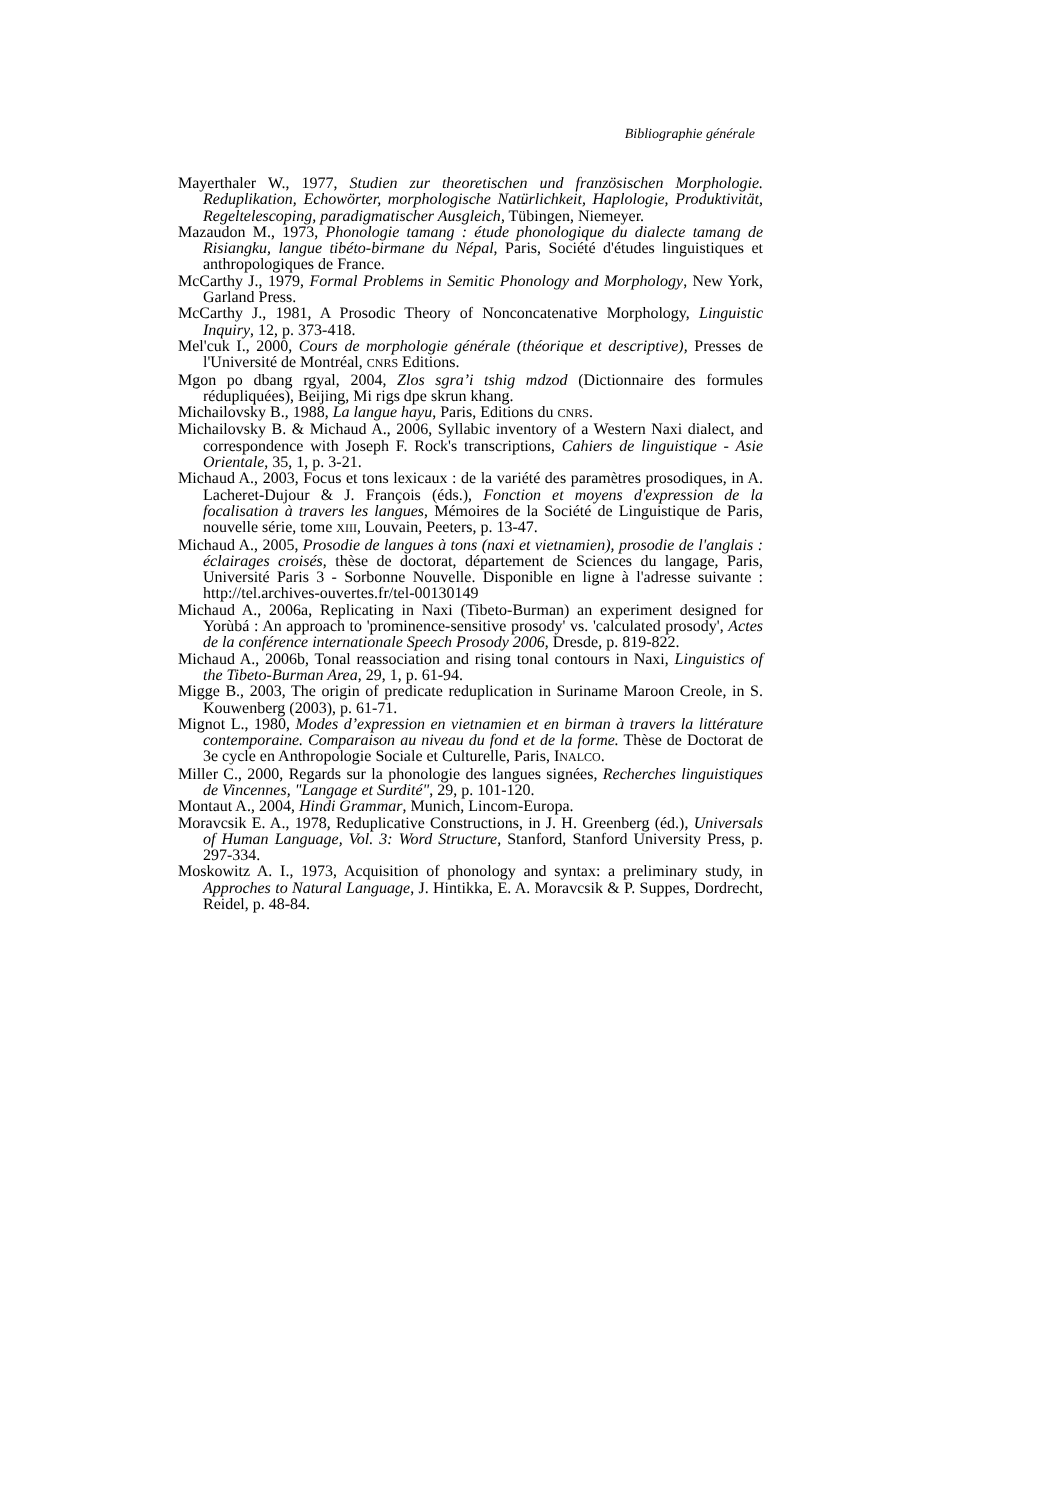Bibliographie générale
Mayerthaler W., 1977, Studien zur theoretischen und französischen Morphologie. Reduplikation, Echowörter, morphologische Natürlichkeit, Haplologie, Produktivität, Regeltelescoping, paradigmatischer Ausgleich, Tübingen, Niemeyer.
Mazaudon M., 1973, Phonologie tamang : étude phonologique du dialecte tamang de Risiangku, langue tibéto-birmane du Népal, Paris, Société d'études linguistiques et anthropologiques de France.
McCarthy J., 1979, Formal Problems in Semitic Phonology and Morphology, New York, Garland Press.
McCarthy J., 1981, A Prosodic Theory of Nonconcatenative Morphology, Linguistic Inquiry, 12, p. 373-418.
Mel'cuk I., 2000, Cours de morphologie générale (théorique et descriptive), Presses de l'Université de Montréal, CNRS Editions.
Mgon po dbang rgyal, 2004, Zlos sgra’i tshig mdzod (Dictionnaire des formules rédupliquées), Beijing, Mi rigs dpe skrun khang.
Michailovsky B., 1988, La langue hayu, Paris, Editions du CNRS.
Michailovsky B. & Michaud A., 2006, Syllabic inventory of a Western Naxi dialect, and correspondence with Joseph F. Rock's transcriptions, Cahiers de linguistique - Asie Orientale, 35, 1, p. 3-21.
Michaud A., 2003, Focus et tons lexicaux : de la variété des paramètres prosodiques, in A. Lacheret-Dujour & J. François (éds.), Fonction et moyens d'expression de la focalisation à travers les langues, Mémoires de la Société de Linguistique de Paris, nouvelle série, tome XIII, Louvain, Peeters, p. 13-47.
Michaud A., 2005, Prosodie de langues à tons (naxi et vietnamien), prosodie de l'anglais : éclairages croisés, thèse de doctorat, département de Sciences du langage, Paris, Université Paris 3 - Sorbonne Nouvelle. Disponible en ligne à l'adresse suivante : http://tel.archives-ouvertes.fr/tel-00130149
Michaud A., 2006a, Replicating in Naxi (Tibeto-Burman) an experiment designed for Yorùbá : An approach to 'prominence-sensitive prosody' vs. 'calculated prosody', Actes de la conférence internationale Speech Prosody 2006, Dresde, p. 819-822.
Michaud A., 2006b, Tonal reassociation and rising tonal contours in Naxi, Linguistics of the Tibeto-Burman Area, 29, 1, p. 61-94.
Migge B., 2003, The origin of predicate reduplication in Suriname Maroon Creole, in S. Kouwenberg (2003), p. 61-71.
Mignot L., 1980, Modes d’expression en vietnamien et en birman à travers la littérature contemporaine. Comparaison au niveau du fond et de la forme. Thèse de Doctorat de 3e cycle en Anthropologie Sociale et Culturelle, Paris, INALCO.
Miller C., 2000, Regards sur la phonologie des langues signées, Recherches linguistiques de Vincennes, "Langage et Surdité", 29, p. 101-120.
Montaut A., 2004, Hindi Grammar, Munich, Lincom-Europa.
Moravcsik E. A., 1978, Reduplicative Constructions, in J. H. Greenberg (éd.), Universals of Human Language, Vol. 3: Word Structure, Stanford, Stanford University Press, p. 297-334.
Moskowitz A. I., 1973, Acquisition of phonology and syntax: a preliminary study, in Approches to Natural Language, J. Hintikka, E. A. Moravcsik & P. Suppes, Dordrecht, Reidel, p. 48-84.